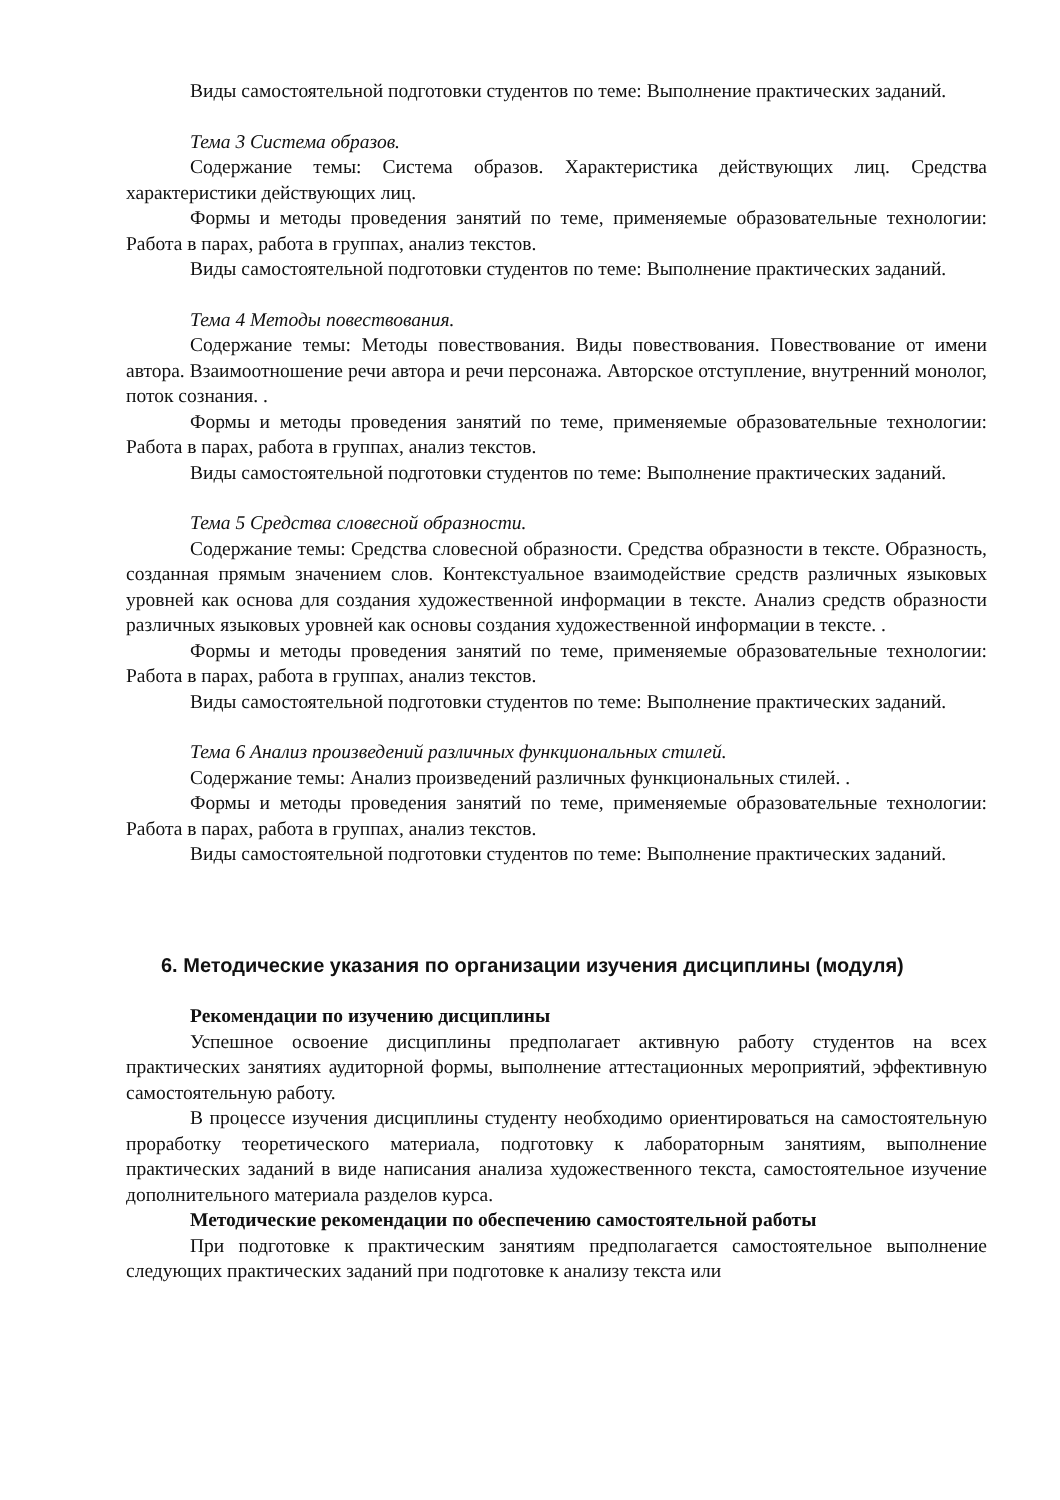Виды самостоятельной подготовки студентов по теме: Выполнение практических заданий.
Тема 3 Система образов.
Содержание темы: Система образов. Характеристика действующих лиц. Средства характеристики действующих лиц.
Формы и методы проведения занятий по теме, применяемые образовательные технологии: Работа в парах, работа в группах, анализ текстов.
Виды самостоятельной подготовки студентов по теме: Выполнение практических заданий.
Тема 4 Методы повествования.
Содержание темы: Методы повествования. Виды повествования. Повествование от имени автора. Взаимоотношение речи автора и речи персонажа. Авторское отступление, внутренний монолог, поток сознания. .
Формы и методы проведения занятий по теме, применяемые образовательные технологии: Работа в парах, работа в группах, анализ текстов.
Виды самостоятельной подготовки студентов по теме: Выполнение практических заданий.
Тема 5 Средства словесной образности.
Содержание темы: Средства словесной образности. Средства образности в тексте. Образность, созданная прямым значением слов. Контекстуальное взаимодействие средств различных языковых уровней как основа для создания художественной информации в тексте. Анализ средств образности различных языковых уровней как основы создания художественной информации в тексте. .
Формы и методы проведения занятий по теме, применяемые образовательные технологии: Работа в парах, работа в группах, анализ текстов.
Виды самостоятельной подготовки студентов по теме: Выполнение практических заданий.
Тема 6 Анализ произведений различных функциональных стилей.
Содержание темы: Анализ произведений различных функциональных стилей. .
Формы и методы проведения занятий по теме, применяемые образовательные технологии: Работа в парах, работа в группах, анализ текстов.
Виды самостоятельной подготовки студентов по теме: Выполнение практических заданий.
6. Методические указания по организации изучения дисциплины (модуля)
Рекомендации по изучению дисциплины
Успешное освоение дисциплины предполагает активную работу студентов на всех практических занятиях аудиторной формы, выполнение аттестационных мероприятий, эффективную самостоятельную работу.
В процессе изучения дисциплины студенту необходимо ориентироваться на самостоятельную проработку теоретического материала, подготовку к лабораторным занятиям, выполнение практических заданий в виде написания анализа художественного текста, самостоятельное изучение дополнительного материала разделов курса.
Методические рекомендации по обеспечению самостоятельной работы
При подготовке к практическим занятиям предполагается самостоятельное выполнение следующих практических заданий при подготовке к анализу текста или